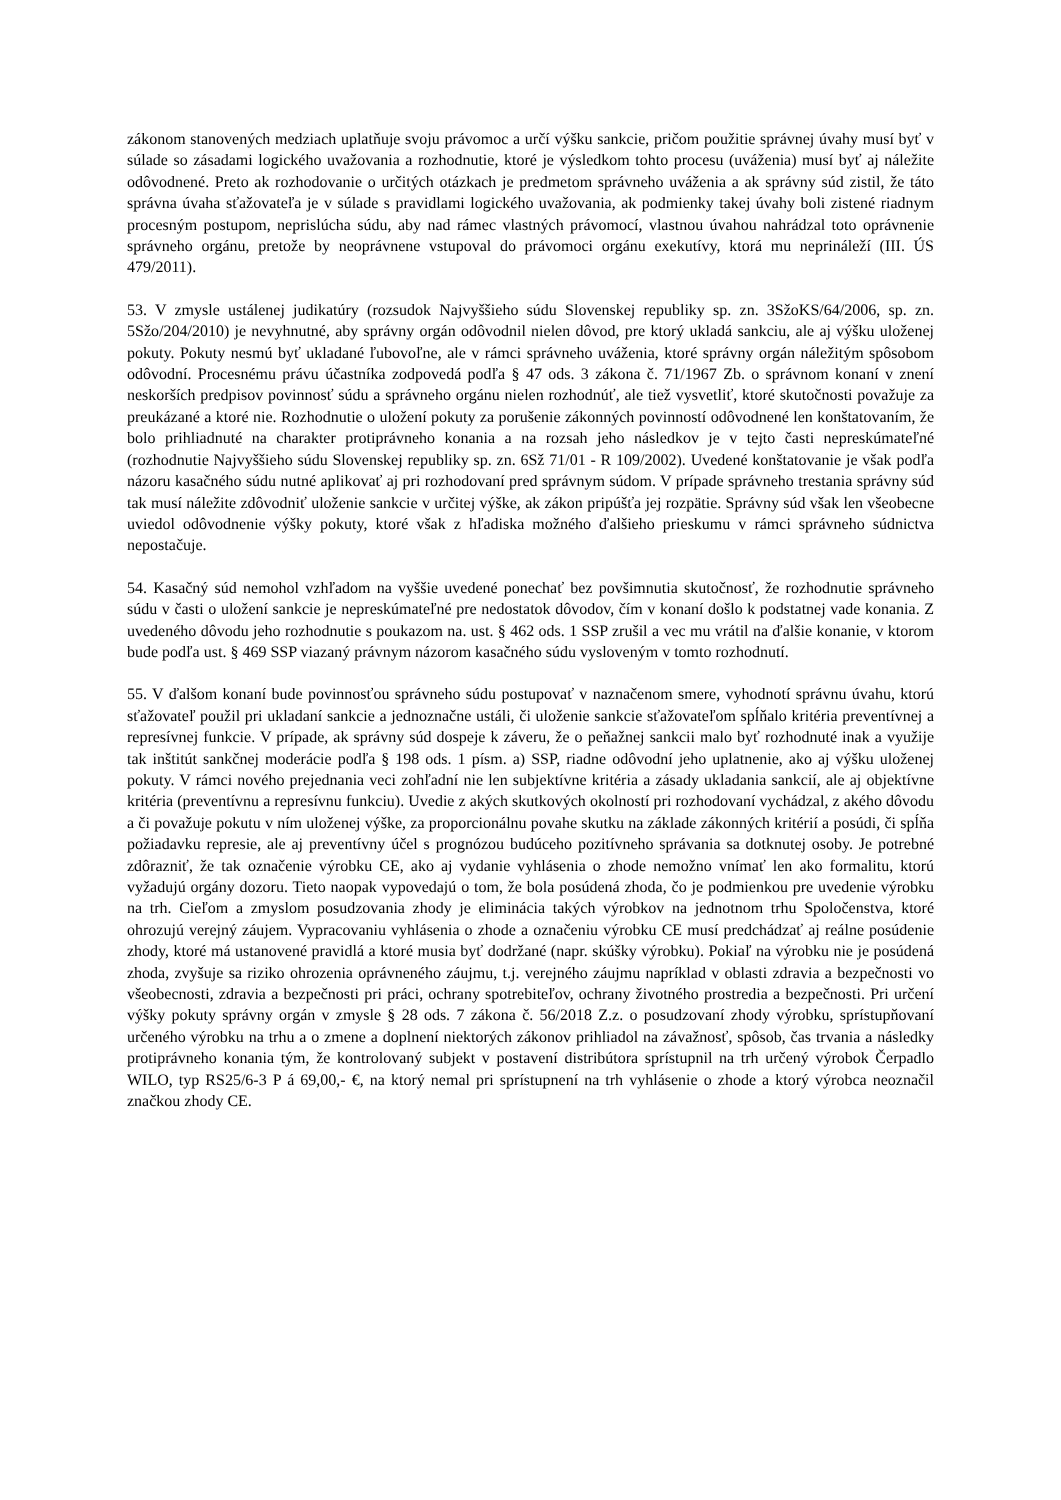zákonom stanovených medziach uplatňuje svoju právomoc a určí výšku sankcie, pričom použitie správnej úvahy musí byť v súlade so zásadami logického uvažovania a rozhodnutie, ktoré je výsledkom tohto procesu (uváženia) musí byť aj náležite odôvodnené. Preto ak rozhodovanie o určitých otázkach je predmetom správneho uváženia a ak správny súd zistil, že táto správna úvaha sťažovateľa je v súlade s pravidlami logického uvažovania, ak podmienky takej úvahy boli zistené riadnym procesným postupom, neprislúcha súdu, aby nad rámec vlastných právomocí, vlastnou úvahou nahrádzal toto oprávnenie správneho orgánu, pretože by neoprávnene vstupoval do právomoci orgánu exekutívy, ktorá mu neprináleží (III. ÚS 479/2011).
53. V zmysle ustálenej judikatúry (rozsudok Najvyššieho súdu Slovenskej republiky sp. zn. 3SžoKS/64/2006, sp. zn. 5Sžo/204/2010) je nevyhnutné, aby správny orgán odôvodnil nielen dôvod, pre ktorý ukladá sankciu, ale aj výšku uloženej pokuty. Pokuty nesmú byť ukladané ľubovoľne, ale v rámci správneho uváženia, ktoré správny orgán náležitým spôsobom odôvodní. Procesnému právu účastníka zodpovedá podľa § 47 ods. 3 zákona č. 71/1967 Zb. o správnom konaní v znení neskorších predpisov povinnosť súdu a správneho orgánu nielen rozhodnúť, ale tiež vysvetliť, ktoré skutočnosti považuje za preukázané a ktoré nie. Rozhodnutie o uložení pokuty za porušenie zákonných povinností odôvodnené len konštatovaním, že bolo prihliadnuté na charakter protiprávneho konania a na rozsah jeho následkov je v tejto časti nepreskúmateľné (rozhodnutie Najvyššieho súdu Slovenskej republiky sp. zn. 6Sž 71/01 - R 109/2002). Uvedené konštatovanie je však podľa názoru kasačného súdu nutné aplikovať aj pri rozhodovaní pred správnym súdom. V prípade správneho trestania správny súd tak musí náležite zdôvodniť uloženie sankcie v určitej výške, ak zákon pripúšťa jej rozpätie. Správny súd však len všeobecne uviedol odôvodnenie výšky pokuty, ktoré však z hľadiska možného ďalšieho prieskumu v rámci správneho súdnictva nepostačuje.
54. Kasačný súd nemohol vzhľadom na vyššie uvedené ponechať bez povšimnutia skutočnosť, že rozhodnutie správneho súdu v časti o uložení sankcie je nepreskúmateľné pre nedostatok dôvodov, čím v konaní došlo k podstatnej vade konania. Z uvedeného dôvodu jeho rozhodnutie s poukazom na. ust. § 462 ods. 1 SSP zrušil a vec mu vrátil na ďalšie konanie, v ktorom bude podľa ust. § 469 SSP viazaný právnym názorom kasačného súdu vysloveným v tomto rozhodnutí.
55. V ďalšom konaní bude povinnosťou správneho súdu postupovať v naznačenom smere, vyhodnotí správnu úvahu, ktorú sťažovateľ použil pri ukladaní sankcie a jednoznačne ustáli, či uloženie sankcie sťažovateľom spĺňalo kritéria preventívnej a represívnej funkcie. V prípade, ak správny súd dospeje k záveru, že o peňažnej sankcii malo byť rozhodnuté inak a využije tak inštitút sankčnej moderácie podľa § 198 ods. 1 písm. a) SSP, riadne odôvodní jeho uplatnenie, ako aj výšku uloženej pokuty. V rámci nového prejednania veci zohľadní nie len subjektívne kritéria a zásady ukladania sankcií, ale aj objektívne kritéria (preventívnu a represívnu funkciu). Uvedie z akých skutkových okolností pri rozhodovaní vychádzal, z akého dôvodu a či považuje pokutu v ním uloženej výške, za proporcionálnu povahe skutku na základe zákonných kritérií a posúdi, či spĺňa požiadavku represie, ale aj preventívny účel s prognózou budúceho pozitívneho správania sa dotknutej osoby. Je potrebné zdôrazniť, že tak označenie výrobku CE, ako aj vydanie vyhlásenia o zhode nemožno vnímať len ako formalitu, ktorú vyžadujú orgány dozoru. Tieto naopak vypovedajú o tom, že bola posúdená zhoda, čo je podmienkou pre uvedenie výrobku na trh. Cieľom a zmyslom posudzovania zhody je eliminácia takých výrobkov na jednotnom trhu Spoločenstva, ktoré ohrozujú verejný záujem. Vypracovaniu vyhlásenia o zhode a označeniu výrobku CE musí predchádzať aj reálne posúdenie zhody, ktoré má ustanovené pravidlá a ktoré musia byť dodržané (napr. skúšky výrobku). Pokiaľ na výrobku nie je posúdená zhoda, zvyšuje sa riziko ohrozenia oprávneného záujmu, t.j. verejného záujmu napríklad v oblasti zdravia a bezpečnosti vo všeobecnosti, zdravia a bezpečnosti pri práci, ochrany spotrebiteľov, ochrany životného prostredia a bezpečnosti. Pri určení výšky pokuty správny orgán v zmysle § 28 ods. 7 zákona č. 56/2018 Z.z. o posudzovaní zhody výrobku, sprístupňovaní určeného výrobku na trhu a o zmene a doplnení niektorých zákonov prihliadol na závažnosť, spôsob, čas trvania a následky protiprávneho konania tým, že kontrolovaný subjekt v postavení distribútora sprístupnil na trh určený výrobok Čerpadlo WILO, typ RS25/6-3 P á 69,00,- €, na ktorý nemal pri sprístupnení na trh vyhlásenie o zhode a ktorý výrobca neoznačil značkou zhody CE.